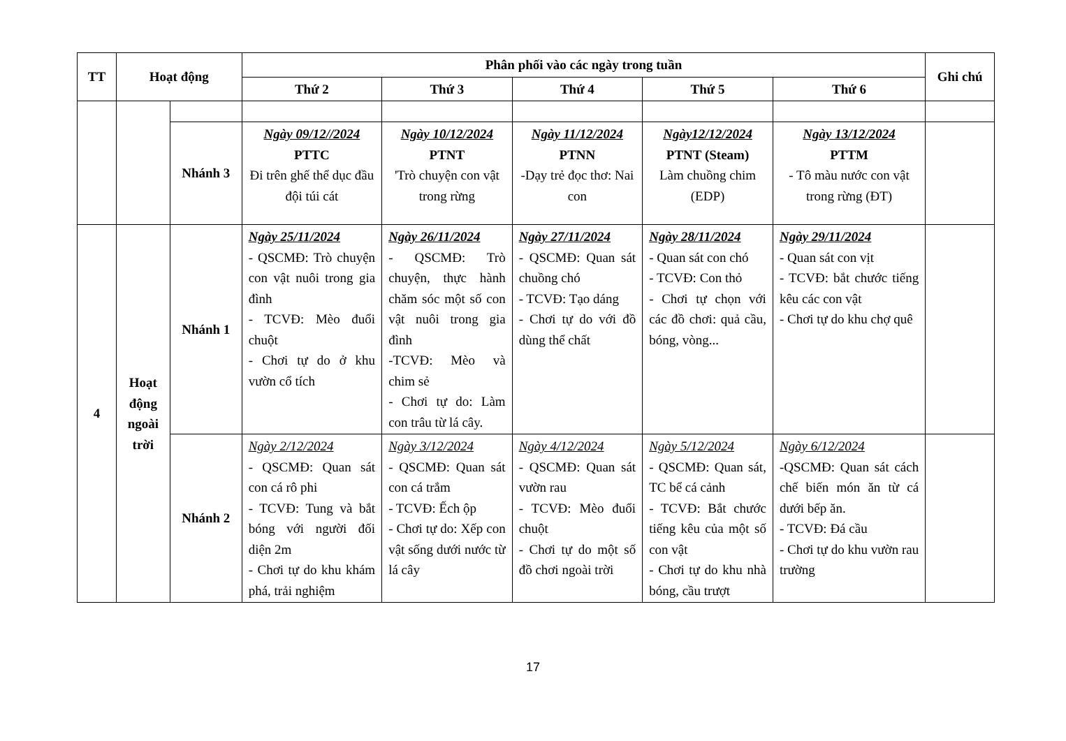| TT | Hoạt động | | Phân phối vào các ngày trong tuần | | | | | Ghi chú |
| --- | --- | --- | --- | --- | --- | --- | --- | --- |
| | | | Thứ 2 | Thứ 3 | Thứ 4 | Thứ 5 | Thứ 6 | |
| | | Nhánh 3 | Ngày 09/12//2024 PTTC Đi trên ghế thể dục đầu đội túi cát | Ngày 10/12/2024 PTNT 'Trò chuyện con vật trong rừng | Ngày 11/12/2024 PTNN -Dạy trẻ đọc thơ: Nai con | Ngày12/12/2024 PTNT (Steam) Làm chuồng chim (EDP) | Ngày 13/12/2024 PTTM - Tô màu nước con vật trong rừng (ĐT) | |
| 4 | Hoạt động ngoài trời | Nhánh 1 | Ngày 25/11/2024 - QSCMĐ: Trò chuyện con vật nuôi trong gia đình - TCVĐ: Mèo đuổi chuột - Chơi tự do ở khu vườn cổ tích | Ngày 26/11/2024 - QSCMĐ: Trò chuyện, thực hành chăm sóc một số con vật nuôi trong gia đình -TCVĐ: Mèo và chim sẻ - Chơi tự do: Làm con trâu từ lá cây. | Ngày 27/11/2024 - QSCMĐ: Quan sát chuồng chó - TCVĐ: Tạo dáng - Chơi tự do với đồ dùng thể chất | Ngày 28/11/2024 - Quan sát con chó - TCVĐ: Con thỏ - Chơi tự chọn với các đồ chơi: quả cầu, bóng, vòng... | Ngày 29/11/2024 - Quan sát con vịt - TCVĐ: bắt chước tiếng kêu các con vật - Chơi tự do khu chợ quê | |
| | | Nhánh 2 | Ngày 2/12/2024 - QSCMĐ: Quan sát con cá rô phi - TCVĐ: Tung và bắt bóng với người đối diện 2m - Chơi tự do khu khám phá, trải nghiệm | Ngày 3/12/2024 - QSCMĐ: Quan sát con cá trắm - TCVĐ: Ếch ộp - Chơi tự do: Xếp con vật sống dưới nước từ lá cây | Ngày 4/12/2024 - QSCMĐ: Quan sát vườn rau - TCVĐ: Mèo đuổi chuột - Chơi tự do một số đồ chơi ngoài trời | Ngày 5/12/2024 - QSCMĐ: Quan sát, TC bể cá cảnh - TCVĐ: Bắt chước tiếng kêu của một số con vật - Chơi tự do khu nhà bóng, cầu trượt | Ngày 6/12/2024 -QSCMĐ: Quan sát cách chế biến món ăn từ cá dưới bếp ăn. - TCVĐ: Đá cầu - Chơi tự do khu vườn rau trường | |
17